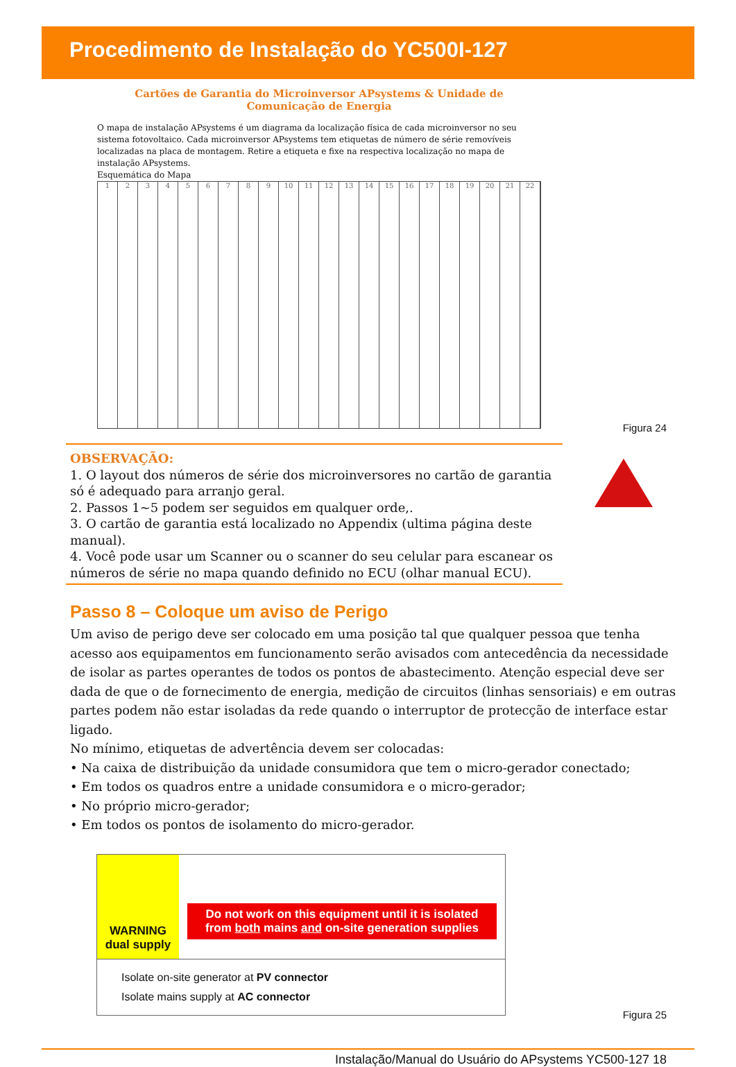Procedimento de Instalação do YC500I-127
Cartões de Garantia do Microinversor APsystems & Unidade de Comunicação de Energia
O mapa de instalação APsystems é um diagrama da localização física de cada microinversor no seu sistema fotovoltaico. Cada microinversor APsystems tem etiquetas de número de série removíveis localizadas na placa de montagem. Retire a etiqueta e fixe na respectiva localização no mapa de instalação APsystems.
Esquemática do Mapa
1
2
3
4
5
6
7
8
9
10
11
12
13
14
15
16
17
18
19
20
21
22
Figura 24
OBSERVAÇÃO:
1. O layout dos números de série dos microinversores no cartão de garantia só é adequado para arranjo geral.
2. Passos 1~5 podem ser seguidos em qualquer orde,.
3. O cartão de garantia está localizado no Appendix (ultima página deste manual).
4. Você pode usar um Scanner ou o scanner do seu celular para escanear os números de série no mapa quando definido no ECU (olhar manual ECU).
Passo 8 – Coloque um aviso de Perigo
Um aviso de perigo deve ser colocado em uma posição tal que qualquer pessoa que tenha acesso aos equipamentos em funcionamento serão avisados com antecedência da necessidade de isolar as partes operantes de todos os pontos de abastecimento. Atenção especial deve ser dada de que o de fornecimento de energia, medição de circuitos (linhas sensoriais) e em outras partes podem não estar isoladas da rede quando o interruptor de protecção de interface estar ligado.
No mínimo, etiquetas de advertência devem ser colocadas:
• Na caixa de distribuição da unidade consumidora que tem o micro-gerador conectado;
• Em todos os quadros entre a unidade consumidora e o micro-gerador;
• No próprio micro-gerador;
• Em todos os pontos de isolamento do micro-gerador.
WARNING
dual supply
Do not work on this equipment until it is isolated from both mains and on-site generation supplies
Isolate on-site generator at PV connector
Isolate mains supply at AC connector
Figura 25
Instalação/Manual do Usuário do APsystems YC500-127 18